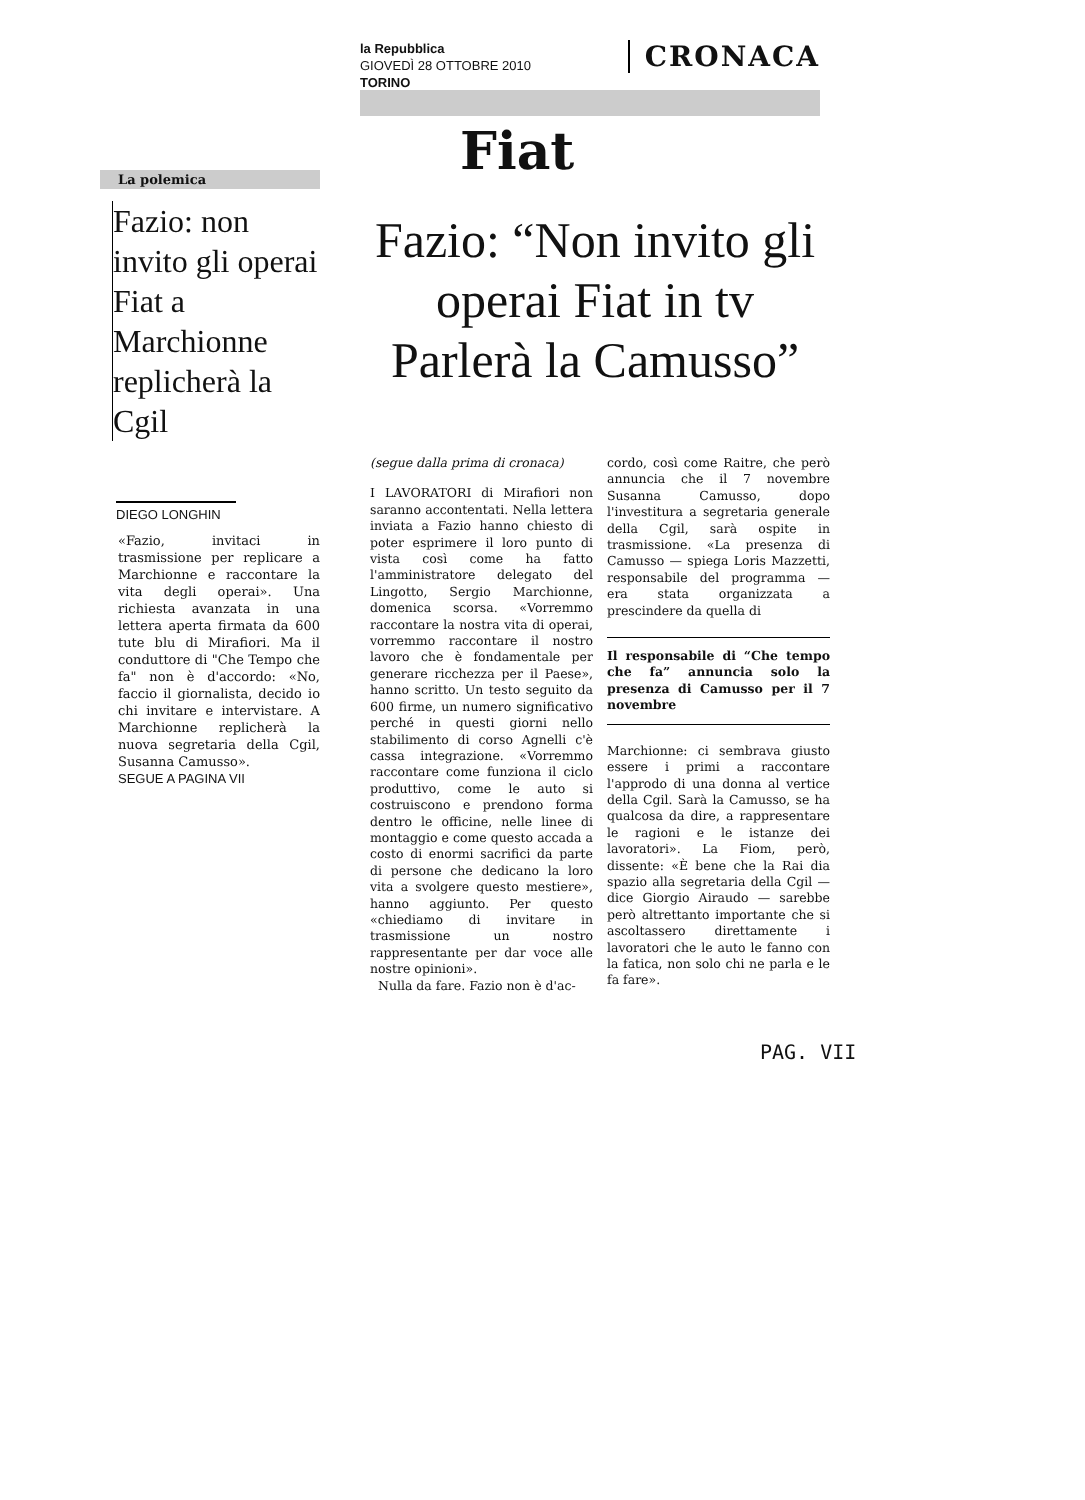la Repubblica
GIOVEDÌ 28 OTTOBRE 2010
TORINO
CRONACA
Fiat
La polemica
Fazio: non invito gli operai Fiat a Marchionne replicherà la Cgil
DIEGO LONGHIN
«Fazio, invitaci in trasmissione per replicare a Marchionne e raccontare la vita degli operai». Una richiesta avanzata in una lettera aperta firmata da 600 tute blu di Mirafiori. Ma il conduttore di "Che Tempo che fa" non è d'accordo: «No, faccio il giornalista, decido io chi invitare e intervistare. A Marchionne replicherà la nuova segretaria della Cgil, Susanna Camusso».
SEGUE A PAGINA VII
Fazio: “Non invito gli operai Fiat in tv Parlerà la Camusso”
(segue dalla prima di cronaca)
I LAVORATORI di Mirafiori non saranno accontentati. Nella lettera inviata a Fazio hanno chiesto di poter esprimere il loro punto di vista così come ha fatto l'amministratore delegato del Lingotto, Sergio Marchionne, domenica scorsa. «Vorremmo raccontare la nostra vita di operai, vorremmo raccontare il nostro lavoro che è fondamentale per generare ricchezza per il Paese», hanno scritto. Un testo seguito da 600 firme, un numero significativo perché in questi giorni nello stabilimento di corso Agnelli c'è cassa integrazione. «Vorremmo raccontare come funziona il ciclo produttivo, come le auto si costruiscono e prendono forma dentro le officine, nelle linee di montaggio e come questo accada a costo di enormi sacrifici da parte di persone che dedicano la loro vita a svolgere questo mestiere», hanno aggiunto. Per questo «chiediamo di invitare in trasmissione un nostro rappresentante per dar voce alle nostre opinioni».
Nulla da fare. Fazio non è d'ac-
cordo, così come Raitre, che però annuncia che il 7 novembre Susanna Camusso, dopo l'investitura a segretaria generale della Cgil, sarà ospite in trasmissione. «La presenza di Camusso — spiega Loris Mazzetti, responsabile del programma — era stata organizzata a prescindere da quella di
Il responsabile di “Che tempo che fa” annuncia solo la presenza di Camusso per il 7 novembre
Marchionne: ci sembrava giusto essere i primi a raccontare l'approdo di una donna al vertice della Cgil. Sarà la Camusso, se ha qualcosa da dire, a rappresentare le ragioni e le istanze dei lavoratori». La Fiom, però, dissente: «È bene che la Rai dia spazio alla segretaria della Cgil — dice Giorgio Airaudo — sarebbe però altrettanto importante che si ascoltassero direttamente i lavoratori che le auto le fanno con la fatica, non solo chi ne parla e le fa fare».
PAG. VII